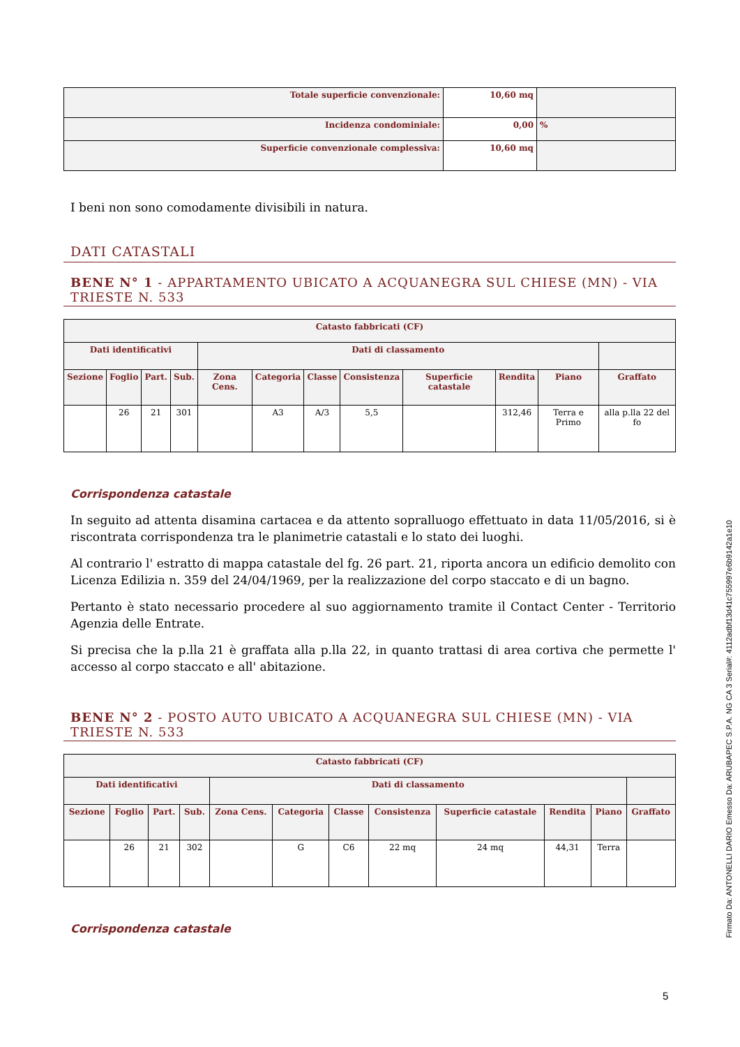| Totale superficie convenzionale: | 10,60 mq | |
| Incidenza condominiale: | 0,00 | % |
| Superficie convenzionale complessiva: | 10,60 mq | |
I beni non sono comodamente divisibili in natura.
DATI CATASTALI
BENE N° 1 - APPARTAMENTO UBICATO A ACQUANEGRA SUL CHIESE (MN) - VIA TRIESTE N. 533
| Catasto fabbricati (CF) | | | | | | | | | | | |
| --- | --- | --- | --- | --- | --- | --- | --- | --- | --- | --- | --- |
| Dati identificativi | | | | Dati di classamento | | | | | | | |
| Sezione | Foglio | Part. | Sub. | Zona Cens. | Categoria | Classe | Consistenza | Superficie catastale | Rendita | Piano | Graffato |
| | 26 | 21 | 301 | | A3 | A/3 | 5,5 | | 312,46 | Terra e Primo | alla p.lla 22 del fo |
Corrispondenza catastale
In seguito ad attenta disamina cartacea e da attento sopralluogo effettuato in data 11/05/2016, si è riscontrata corrispondenza tra le planimetrie catastali e lo stato dei luoghi.
Al contrario l' estratto di mappa catastale del fg. 26 part. 21, riporta ancora un edificio demolito con Licenza Edilizia n. 359 del 24/04/1969, per la realizzazione del corpo staccato e di un bagno.
Pertanto è stato necessario procedere al suo aggiornamento tramite il Contact Center - Territorio Agenzia delle Entrate.
Si precisa che la p.lla 21 è graffata alla p.lla 22, in quanto trattasi di area cortiva che permette l' accesso al corpo staccato e all' abitazione.
BENE N° 2 - POSTO AUTO UBICATO A ACQUANEGRA SUL CHIESE (MN) - VIA TRIESTE N. 533
| Catasto fabbricati (CF) | | | | | | | | | | | |
| --- | --- | --- | --- | --- | --- | --- | --- | --- | --- | --- | --- |
| Dati identificativi | | | | Dati di classamento | | | | | | | |
| Sezione | Foglio | Part. | Sub. | Zona Cens. | Categoria | Classe | Consistenza | Superficie catastale | Rendita | Piano | Graffato |
| | 26 | 21 | 302 | | G | C6 | 22 mq | 24 mq | 44,31 | Terra | |
Corrispondenza catastale
5
Firmato Da: ANTONELLI DARIO Emesso Da: ARUBAPEC S.P.A. NG CA 3 Serial#: 4112adbf13d41c755997e6b9142a1e10